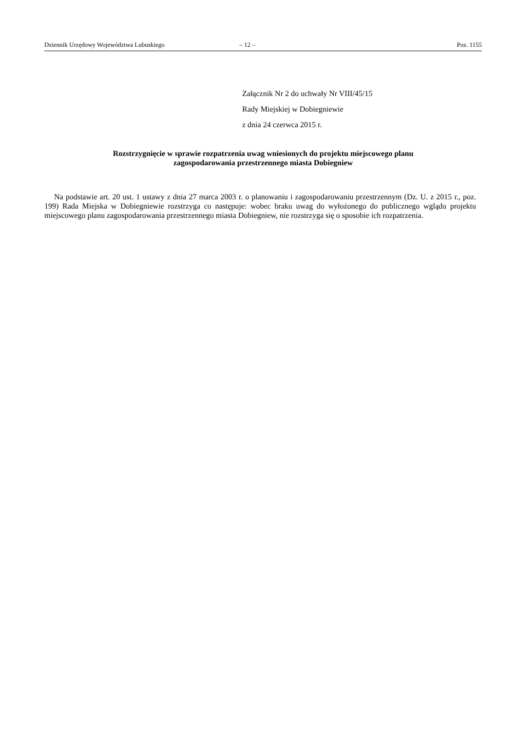Dziennik Urzędowy Województwa Lubuskiego – 12 – Poz. 1155
Załącznik Nr 2 do uchwały Nr VIII/45/15
Rady Miejskiej w Dobiegniewie
z dnia 24 czerwca 2015 r.
Rozstrzygnięcie w sprawie rozpatrzenia uwag wniesionych do projektu miejscowego planu
zagospodarowania przestrzennego miasta Dobiegniew
Na podstawie art. 20 ust. 1 ustawy z dnia 27 marca 2003 r. o planowaniu i zagospodarowaniu przestrzennym (Dz. U. z 2015 r., poz. 199) Rada Miejska w Dobiegniewie rozstrzyga co następuje: wobec braku uwag do wyłożonego do publicznego wglądu projektu miejscowego planu zagospodarowania przestrzennego miasta Dobiegniew, nie rozstrzyga się o sposobie ich rozpatrzenia.